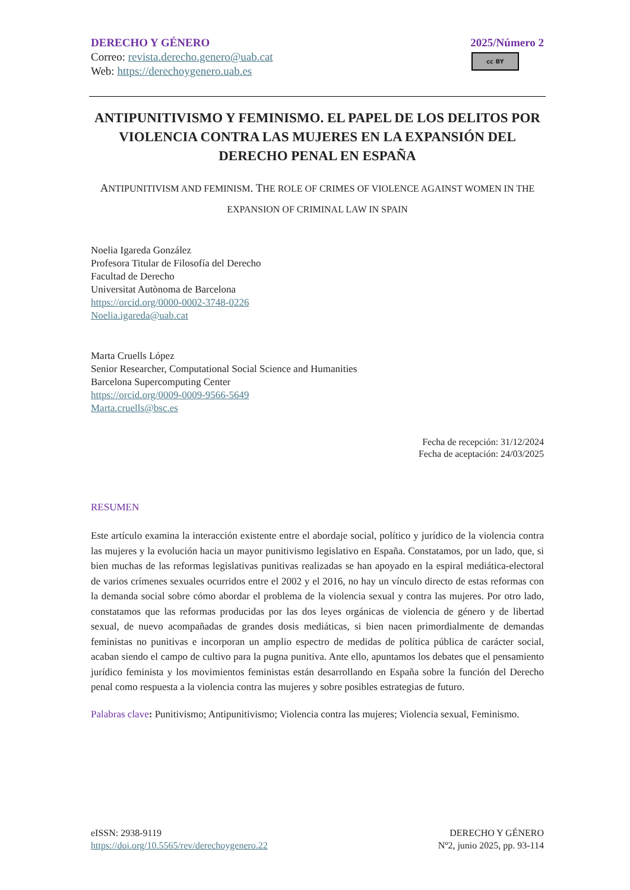DERECHO Y GÉNERO 2025/Número 2
Correo: revista.derecho.genero@uab.cat
Web: https://derechoygenero.uab.es
cc BY
ANTIPUNITIVISMO Y FEMINISMO. EL PAPEL DE LOS DELITOS POR VIOLENCIA CONTRA LAS MUJERES EN LA EXPANSIÓN DEL DERECHO PENAL EN ESPAÑA
ANTIPUNITIVISM AND FEMINISM. THE ROLE OF CRIMES OF VIOLENCE AGAINST WOMEN IN THE EXPANSION OF CRIMINAL LAW IN SPAIN
Noelia Igareda González
Profesora Titular de Filosofía del Derecho
Facultad de Derecho
Universitat Autònoma de Barcelona
https://orcid.org/0000-0002-3748-0226
Noelia.igareda@uab.cat
Marta Cruells López
Senior Researcher, Computational Social Science and Humanities
Barcelona Supercomputing Center
https://orcid.org/0009-0009-9566-5649
Marta.cruells@bsc.es
Fecha de recepción: 31/12/2024
Fecha de aceptación: 24/03/2025
RESUMEN
Este artículo examina la interacción existente entre el abordaje social, político y jurídico de la violencia contra las mujeres y la evolución hacia un mayor punitivismo legislativo en España. Constatamos, por un lado, que, si bien muchas de las reformas legislativas punitivas realizadas se han apoyado en la espiral mediática-electoral de varios crímenes sexuales ocurridos entre el 2002 y el 2016, no hay un vínculo directo de estas reformas con la demanda social sobre cómo abordar el problema de la violencia sexual y contra las mujeres. Por otro lado, constatamos que las reformas producidas por las dos leyes orgánicas de violencia de género y de libertad sexual, de nuevo acompañadas de grandes dosis mediáticas, si bien nacen primordialmente de demandas feministas no punitivas e incorporan un amplio espectro de medidas de política pública de carácter social, acaban siendo el campo de cultivo para la pugna punitiva. Ante ello, apuntamos los debates que el pensamiento jurídico feminista y los movimientos feministas están desarrollando en España sobre la función del Derecho penal como respuesta a la violencia contra las mujeres y sobre posibles estrategias de futuro.
Palabras clave: Punitivismo; Antipunitivismo; Violencia contra las mujeres; Violencia sexual, Feminismo.
eISSN: 2938-9119
https://doi.org/10.5565/rev/derechoygenero.22
DERECHO Y GÉNERO
Nº2, junio 2025, pp. 93-114